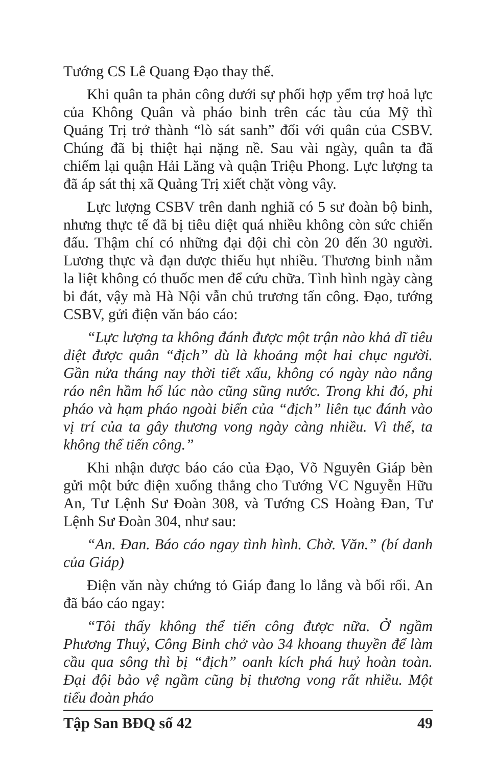Tướng CS Lê Quang Đạo thay thế.
Khi quân ta phản công dưới sự phối hợp yểm trợ hoả lực của Không Quân và pháo binh trên các tàu của Mỹ thì Quảng Trị trở thành “lò sát sanh” đối với quân của CSBV. Chúng đã bị thiệt hại nặng nề. Sau vài ngày, quân ta đã chiếm lại quận Hải Lăng và quận Triệu Phong. Lực lượng ta đã áp sát thị xã Quảng Trị xiết chặt vòng vây.
Lực lượng CSBV trên danh nghiã có 5 sư đoàn bộ binh, nhưng thực tế đã bị tiêu diệt quá nhiều không còn sức chiến đấu. Thậm chí có những đại đội chỉ còn 20 đến 30 người. Lương thực và đạn dược thiếu hụt nhiều. Thương binh nằm la liệt không có thuốc men để cứu chữa. Tình hình ngày càng bi đát, vậy mà Hà Nội vẫn chủ trương tấn công. Đạo, tướng CSBV, gửi điện văn báo cáo:
“Lực lượng ta không đánh được một trận nào khả dĩ tiêu diệt được quân “địch” dù là khoảng một hai chục người. Gần nửa tháng nay thời tiết xấu, không có ngày nào nắng ráo nên hầm hố lúc nào cũng sũng nước. Trong khi đó, phi pháo và hạm pháo ngoài biển của “địch” liên tục đánh vào vị trí của ta gây thương vong ngày càng nhiều. Vì thế, ta không thể tiến công.”
Khi nhận được báo cáo của Đạo, Võ Nguyên Giáp bèn gửi một bức điện xuống thẳng cho Tướng VC Nguyễn Hữu An, Tư Lệnh Sư Đoàn 308, và Tướng CS Hoàng Đan, Tư Lệnh Sư Đoàn 304, như sau:
“An. Đan. Báo cáo ngay tình hình. Chờ. Văn.” (bí danh của Giáp)
Điện văn này chứng tỏ Giáp đang lo lắng và bối rối. An đã báo cáo ngay:
“Tôi thấy không thể tiến công được nữa. Ở ngầm Phương Thuỷ, Công Binh chở vào 34 khoang thuyền để làm cầu qua sông thì bị “địch” oanh kích phá huỷ hoàn toàn. Đại đội bảo vệ ngầm cũng bị thương vong rất nhiều. Một tiểu đoàn pháo
Tập San BĐQ số 42 49